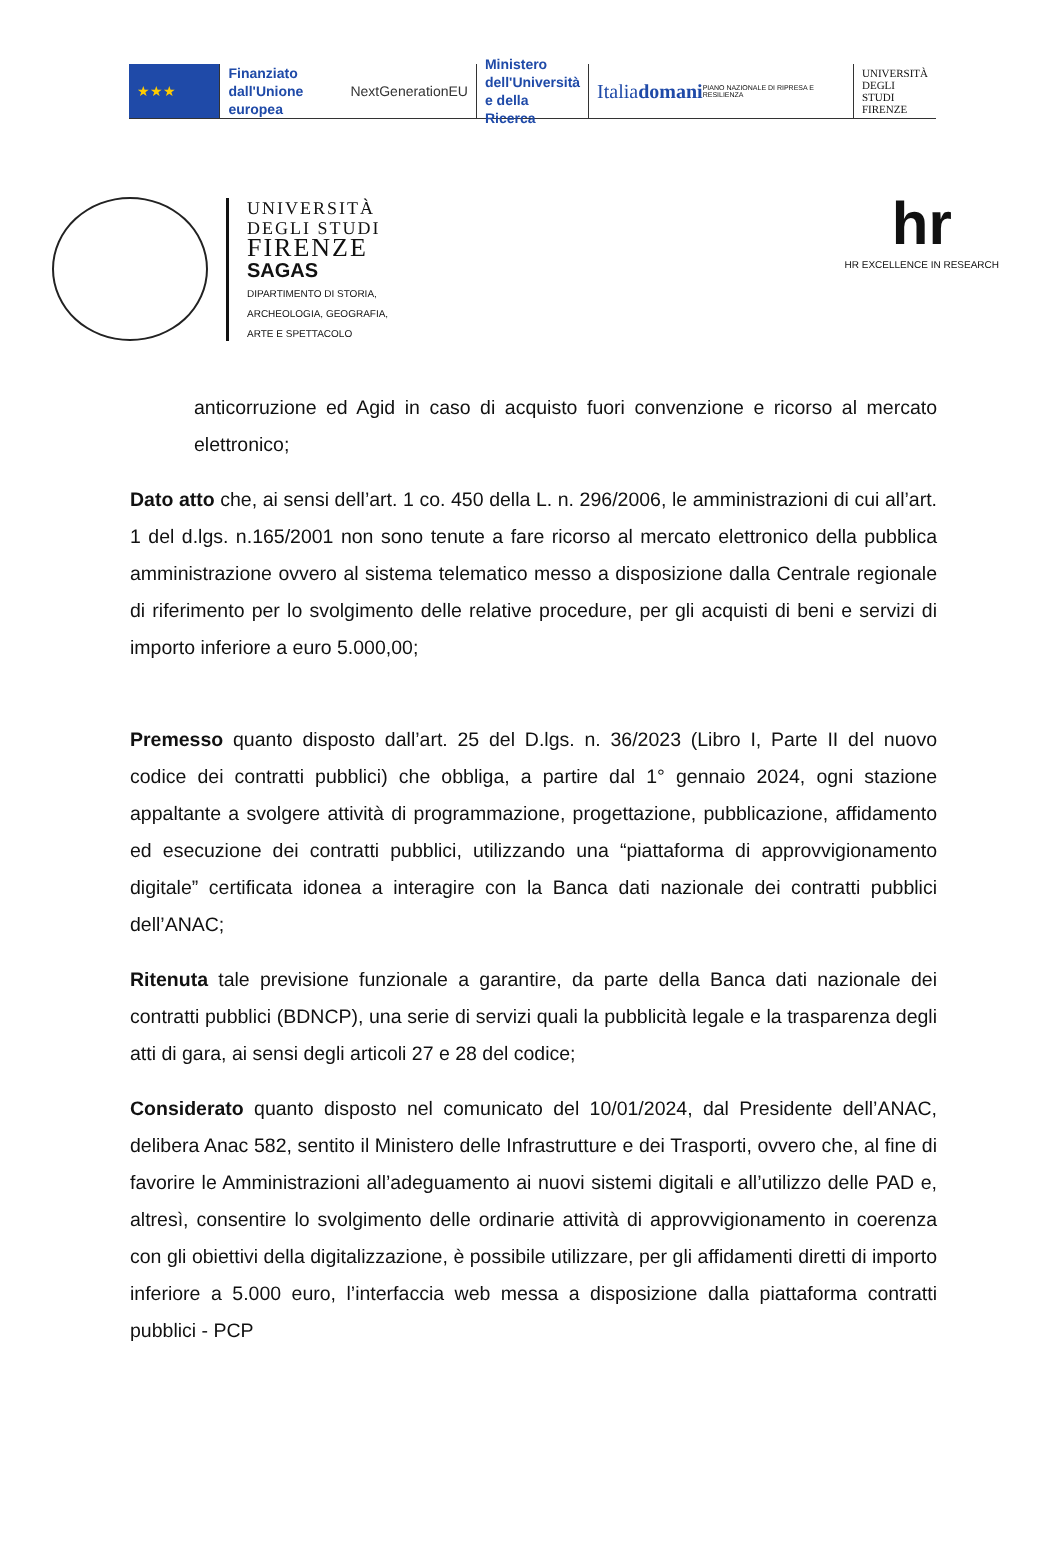★★★
Finanziato
dall'Unione europea
NextGenerationEU
Ministero
dell'Università
e della Ricerca
Italiadomani
PIANO NAZIONALE DI RIPRESA E RESILIENZA
UNIVERSITÀ
DEGLI STUDI
FIRENZE
UNIVERSITÀ
DEGLI STUDI
FIRENZE
SAGAS
DIPARTIMENTO DI STORIA,
ARCHEOLOGIA, GEOGRAFIA,
ARTE E SPETTACOLO
hr
HR EXCELLENCE IN RESEARCH
anticorruzione ed Agid in caso di acquisto fuori convenzione e ricorso al mercato elettronico;
Dato atto che, ai sensi dell’art. 1 co. 450 della L. n. 296/2006, le amministrazioni di cui all’art. 1 del d.lgs. n.165/2001 non sono tenute a fare ricorso al mercato elettronico della pubblica amministrazione ovvero al sistema telematico messo a disposizione dalla Centrale regionale di riferimento per lo svolgimento delle relative procedure, per gli acquisti di beni e servizi di importo inferiore a euro 5.000,00;
Premesso quanto disposto dall’art. 25 del D.lgs. n. 36/2023 (Libro I, Parte II del nuovo codice dei contratti pubblici) che obbliga, a partire dal 1° gennaio 2024, ogni stazione appaltante a svolgere attività di programmazione, progettazione, pubblicazione, affidamento ed esecuzione dei contratti pubblici, utilizzando una “piattaforma di approvvigionamento digitale” certificata idonea a interagire con la Banca dati nazionale dei contratti pubblici dell’ANAC;
Ritenuta tale previsione funzionale a garantire, da parte della Banca dati nazionale dei contratti pubblici (BDNCP), una serie di servizi quali la pubblicità legale e la trasparenza degli atti di gara, ai sensi degli articoli 27 e 28 del codice;
Considerato quanto disposto nel comunicato del 10/01/2024, dal Presidente dell’ANAC, delibera Anac 582, sentito il Ministero delle Infrastrutture e dei Trasporti, ovvero che, al fine di favorire le Amministrazioni all’adeguamento ai nuovi sistemi digitali e all’utilizzo delle PAD e, altresì, consentire lo svolgimento delle ordinarie attività di approvvigionamento in coerenza con gli obiettivi della digitalizzazione, è possibile utilizzare, per gli affidamenti diretti di importo inferiore a 5.000 euro, l’interfaccia web messa a disposizione dalla piattaforma contratti pubblici - PCP